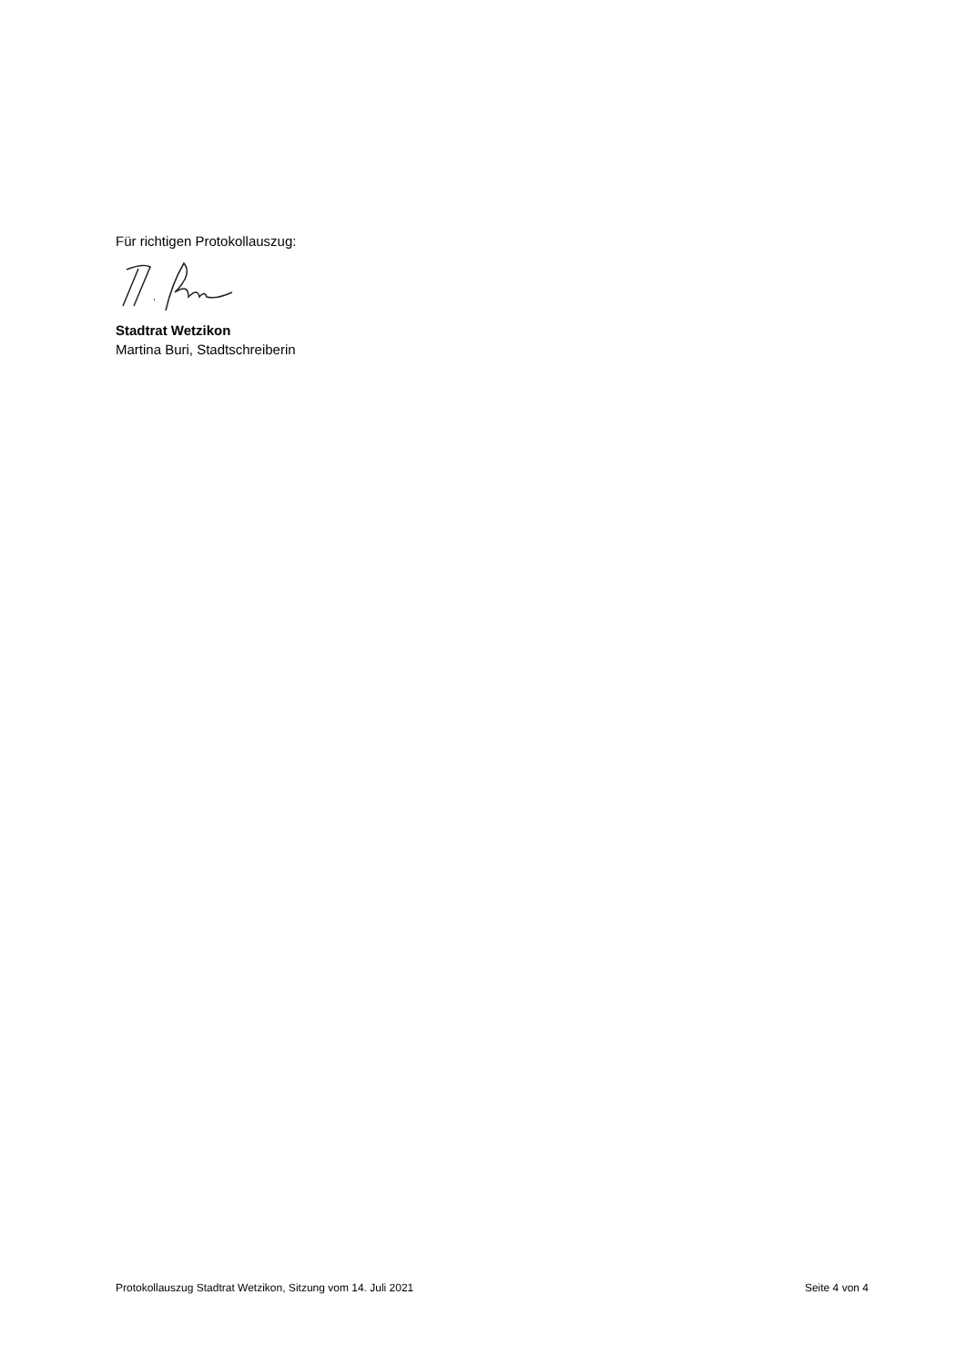Für richtigen Protokollauszug:
Stadtrat Wetzikon
Martina Buri, Stadtschreiberin
Protokollauszug Stadtrat Wetzikon, Sitzung vom 14. Juli 2021 Seite 4 von 4